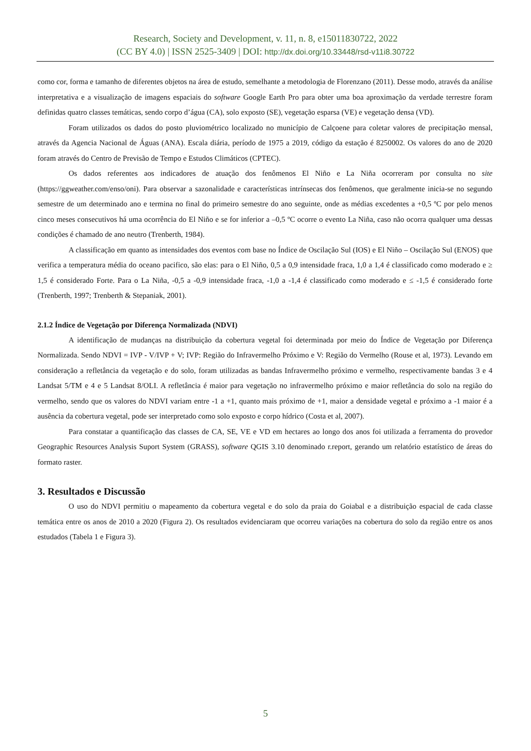Research, Society and Development, v. 11, n. 8, e15011830722, 2022
(CC BY 4.0) | ISSN 2525-3409 | DOI: http://dx.doi.org/10.33448/rsd-v11i8.30722
como cor, forma e tamanho de diferentes objetos na área de estudo, semelhante a metodologia de Florenzano (2011). Desse modo, através da análise interpretativa e a visualização de imagens espaciais do software Google Earth Pro para obter uma boa aproximação da verdade terrestre foram definidas quatro classes temáticas, sendo corpo d’água (CA), solo exposto (SE), vegetação esparsa (VE) e vegetação densa (VD).
Foram utilizados os dados do posto pluviométrico localizado no município de Calçoene para coletar valores de precipitação mensal, através da Agencia Nacional de Águas (ANA). Escala diária, período de 1975 a 2019, código da estação é 8250002. Os valores do ano de 2020 foram através do Centro de Previsão de Tempo e Estudos Climáticos (CPTEC).
Os dados referentes aos indicadores de atuação dos fenômenos El Niño e La Niña ocorreram por consulta no site (https://ggweather.com/enso/oni). Para observar a sazonalidade e características intrínsecas dos fenômenos, que geralmente inicia-se no segundo semestre de um determinado ano e termina no final do primeiro semestre do ano seguinte, onde as médias excedentes a +0,5 ºC por pelo menos cinco meses consecutivos há uma ocorrência do El Niño e se for inferior a –0,5 ºC ocorre o evento La Niña, caso não ocorra qualquer uma dessas condições é chamado de ano neutro (Trenberth, 1984).
A classificação em quanto as intensidades dos eventos com base no Índice de Oscilação Sul (IOS) e El Niño – Oscilação Sul (ENOS) que verifica a temperatura média do oceano pacifico, são elas: para o El Niño, 0,5 a 0,9 intensidade fraca, 1,0 a 1,4 é classificado como moderado e ≥ 1,5 é considerado Forte. Para o La Niña, -0,5 a -0,9 intensidade fraca, -1,0 a -1,4 é classificado como moderado e ≤ -1,5 é considerado forte (Trenberth, 1997; Trenberth & Stepaniak, 2001).
2.1.2 Índice de Vegetação por Diferença Normalizada (NDVI)
A identificação de mudanças na distribuição da cobertura vegetal foi determinada por meio do Índice de Vegetação por Diferença Normalizada. Sendo NDVI = IVP - V/IVP + V; IVP: Região do Infravermelho Próximo e V: Região do Vermelho (Rouse et al, 1973). Levando em consideração a refletância da vegetação e do solo, foram utilizadas as bandas Infravermelho próximo e vermelho, respectivamente bandas 3 e 4 Landsat 5/TM e 4 e 5 Landsat 8/OLI. A refletância é maior para vegetação no infravermelho próximo e maior refletância do solo na região do vermelho, sendo que os valores do NDVI variam entre -1 a +1, quanto mais próximo de +1, maior a densidade vegetal e próximo a -1 maior é a ausência da cobertura vegetal, pode ser interpretado como solo exposto e corpo hídrico (Costa et al, 2007).
Para constatar a quantificação das classes de CA, SE, VE e VD em hectares ao longo dos anos foi utilizada a ferramenta do provedor Geographic Resources Analysis Suport System (GRASS), software QGIS 3.10 denominado r.report, gerando um relatório estatístico de áreas do formato raster.
3. Resultados e Discussão
O uso do NDVI permitiu o mapeamento da cobertura vegetal e do solo da praia do Goiabal e a distribuição espacial de cada classe temática entre os anos de 2010 a 2020 (Figura 2). Os resultados evidenciaram que ocorreu variações na cobertura do solo da região entre os anos estudados (Tabela 1 e Figura 3).
5